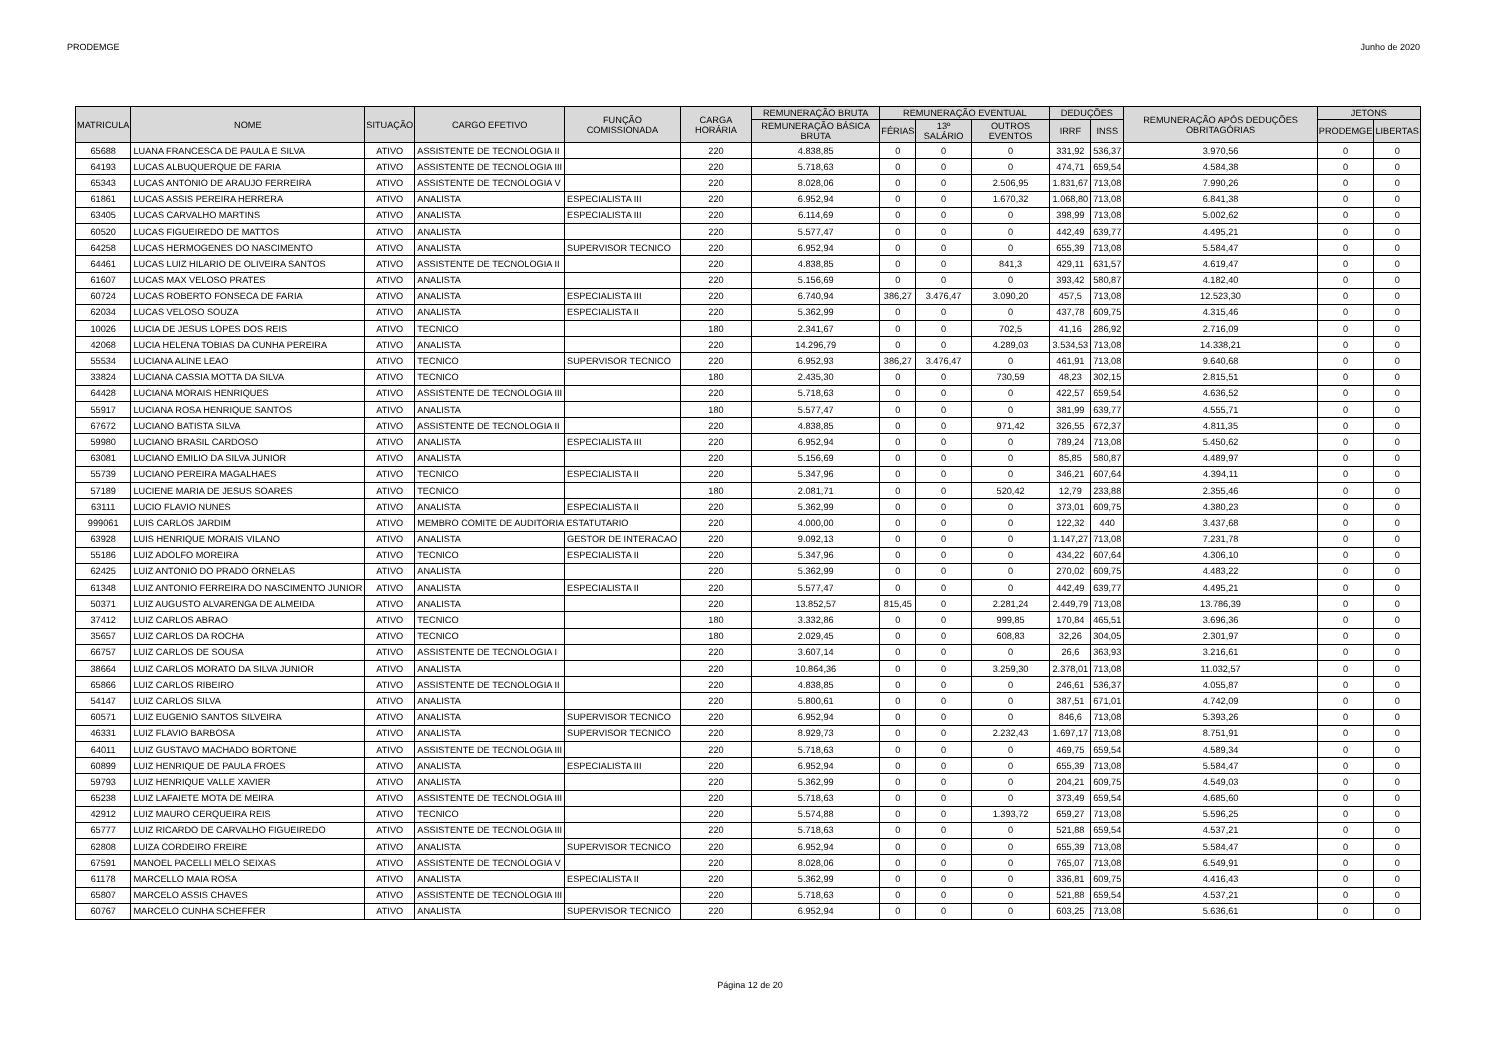PRODEMGE Junho de 2020
| MATRICULA | NOME | SITUAÇÃO | CARGO EFETIVO | FUNÇÃO COMISSIONADA | CARGA HORÁRIA | REMUNERAÇÃO BRUTA | REMUNERAÇÃO EVENTUAL | | | DEDUÇÕES | | REMUNERAÇÃO APÓS DEDUÇÕES OBRITAGÓRIAS | JETONS | |
| --- | --- | --- | --- | --- | --- | --- | --- | --- | --- | --- | --- | --- | --- | --- |
| | | | | | | REMUNERAÇÃO BÁSICA BRUTA | FÉRIAS | 13º SALÁRIO | OUTROS EVENTOS | IRRF | INSS | | PRODEMGE | LIBERTAS |
| 65688 | LUANA FRANCESCA DE PAULA E SILVA | ATIVO | ASSISTENTE DE TECNOLOGIA II | | 220 | 4.838,85 | 0 | 0 | 0 | 331,92 | 536,37 | 3.970,56 | 0 | 0 |
| 64193 | LUCAS ALBUQUERQUE DE FARIA | ATIVO | ASSISTENTE DE TECNOLOGIA III | | 220 | 5.718,63 | 0 | 0 | 0 | 474,71 | 659,54 | 4.584,38 | 0 | 0 |
| 65343 | LUCAS ANTONIO DE ARAUJO FERREIRA | ATIVO | ASSISTENTE DE TECNOLOGIA V | | 220 | 8.028,06 | 0 | 0 | 2.506,95 | 1.831,67 | 713,08 | 7.990,26 | 0 | 0 |
| 61861 | LUCAS ASSIS PEREIRA HERRERA | ATIVO | ANALISTA | ESPECIALISTA III | 220 | 6.952,94 | 0 | 0 | 1.670,32 | 1.068,80 | 713,08 | 6.841,38 | 0 | 0 |
| 63405 | LUCAS CARVALHO MARTINS | ATIVO | ANALISTA | ESPECIALISTA III | 220 | 6.114,69 | 0 | 0 | 0 | 398,99 | 713,08 | 5.002,62 | 0 | 0 |
| 60520 | LUCAS FIGUEIREDO DE MATTOS | ATIVO | ANALISTA | | 220 | 5.577,47 | 0 | 0 | 0 | 442,49 | 639,77 | 4.495,21 | 0 | 0 |
| 64258 | LUCAS HERMOGENES DO NASCIMENTO | ATIVO | ANALISTA | SUPERVISOR TECNICO | 220 | 6.952,94 | 0 | 0 | 0 | 655,39 | 713,08 | 5.584,47 | 0 | 0 |
| 64461 | LUCAS LUIZ HILARIO DE OLIVEIRA SANTOS | ATIVO | ASSISTENTE DE TECNOLOGIA II | | 220 | 4.838,85 | 0 | 0 | 841,3 | 429,11 | 631,57 | 4.619,47 | 0 | 0 |
| 61607 | LUCAS MAX VELOSO PRATES | ATIVO | ANALISTA | | 220 | 5.156,69 | 0 | 0 | 0 | 393,42 | 580,87 | 4.182,40 | 0 | 0 |
| 60724 | LUCAS ROBERTO FONSECA DE FARIA | ATIVO | ANALISTA | ESPECIALISTA III | 220 | 6.740,94 | 386,27 | 3.476,47 | 3.090,20 | 457,5 | 713,08 | 12.523,30 | 0 | 0 |
| 62034 | LUCAS VELOSO SOUZA | ATIVO | ANALISTA | ESPECIALISTA II | 220 | 5.362,99 | 0 | 0 | 0 | 437,78 | 609,75 | 4.315,46 | 0 | 0 |
| 10026 | LUCIA DE JESUS LOPES DOS REIS | ATIVO | TECNICO | | 180 | 2.341,67 | 0 | 0 | 702,5 | 41,16 | 286,92 | 2.716,09 | 0 | 0 |
| 42068 | LUCIA HELENA TOBIAS DA CUNHA PEREIRA | ATIVO | ANALISTA | | 220 | 14.296,79 | 0 | 0 | 4.289,03 | 3.534,53 | 713,08 | 14.338,21 | 0 | 0 |
| 55534 | LUCIANA ALINE LEAO | ATIVO | TECNICO | SUPERVISOR TECNICO | 220 | 6.952,93 | 386,27 | 3.476,47 | 0 | 461,91 | 713,08 | 9.640,68 | 0 | 0 |
| 33824 | LUCIANA CASSIA MOTTA DA SILVA | ATIVO | TECNICO | | 180 | 2.435,30 | 0 | 0 | 730,59 | 48,23 | 302,15 | 2.815,51 | 0 | 0 |
| 64428 | LUCIANA MORAIS HENRIQUES | ATIVO | ASSISTENTE DE TECNOLOGIA III | | 220 | 5.718,63 | 0 | 0 | 0 | 422,57 | 659,54 | 4.636,52 | 0 | 0 |
| 55917 | LUCIANA ROSA HENRIQUE SANTOS | ATIVO | ANALISTA | | 180 | 5.577,47 | 0 | 0 | 0 | 381,99 | 639,77 | 4.555,71 | 0 | 0 |
| 67672 | LUCIANO BATISTA SILVA | ATIVO | ASSISTENTE DE TECNOLOGIA II | | 220 | 4.838,85 | 0 | 0 | 971,42 | 326,55 | 672,37 | 4.811,35 | 0 | 0 |
| 59980 | LUCIANO BRASIL CARDOSO | ATIVO | ANALISTA | ESPECIALISTA III | 220 | 6.952,94 | 0 | 0 | 0 | 789,24 | 713,08 | 5.450,62 | 0 | 0 |
| 63081 | LUCIANO EMILIO DA SILVA JUNIOR | ATIVO | ANALISTA | | 220 | 5.156,69 | 0 | 0 | 0 | 85,85 | 580,87 | 4.489,97 | 0 | 0 |
| 55739 | LUCIANO PEREIRA MAGALHAES | ATIVO | TECNICO | ESPECIALISTA II | 220 | 5.347,96 | 0 | 0 | 0 | 346,21 | 607,64 | 4.394,11 | 0 | 0 |
| 57189 | LUCIENE MARIA DE JESUS SOARES | ATIVO | TECNICO | | 180 | 2.081,71 | 0 | 0 | 520,42 | 12,79 | 233,88 | 2.355,46 | 0 | 0 |
| 63111 | LUCIO FLAVIO NUNES | ATIVO | ANALISTA | ESPECIALISTA II | 220 | 5.362,99 | 0 | 0 | 0 | 373,01 | 609,75 | 4.380,23 | 0 | 0 |
| 999061 | LUIS CARLOS JARDIM | ATIVO | MEMBRO COMITE DE AUDITORIA ESTATUTARIO | | 220 | 4.000,00 | 0 | 0 | 0 | 122,32 | 440 | 3.437,68 | 0 | 0 |
| 63928 | LUIS HENRIQUE MORAIS VILANO | ATIVO | ANALISTA | GESTOR DE INTERACAO | 220 | 9.092,13 | 0 | 0 | 0 | 1.147,27 | 713,08 | 7.231,78 | 0 | 0 |
| 55186 | LUIZ ADOLFO MOREIRA | ATIVO | TECNICO | ESPECIALISTA II | 220 | 5.347,96 | 0 | 0 | 0 | 434,22 | 607,64 | 4.306,10 | 0 | 0 |
| 62425 | LUIZ ANTONIO DO PRADO ORNELAS | ATIVO | ANALISTA | | 220 | 5.362,99 | 0 | 0 | 0 | 270,02 | 609,75 | 4.483,22 | 0 | 0 |
| 61348 | LUIZ ANTONIO FERREIRA DO NASCIMENTO JUNIOR | ATIVO | ANALISTA | ESPECIALISTA II | 220 | 5.577,47 | 0 | 0 | 0 | 442,49 | 639,77 | 4.495,21 | 0 | 0 |
| 50371 | LUIZ AUGUSTO ALVARENGA DE ALMEIDA | ATIVO | ANALISTA | | 220 | 13.852,57 | 815,45 | 0 | 2.281,24 | 2.449,79 | 713,08 | 13.786,39 | 0 | 0 |
| 37412 | LUIZ CARLOS ABRAO | ATIVO | TECNICO | | 180 | 3.332,86 | 0 | 0 | 999,85 | 170,84 | 465,51 | 3.696,36 | 0 | 0 |
| 35657 | LUIZ CARLOS DA ROCHA | ATIVO | TECNICO | | 180 | 2.029,45 | 0 | 0 | 608,83 | 32,26 | 304,05 | 2.301,97 | 0 | 0 |
| 66757 | LUIZ CARLOS DE SOUSA | ATIVO | ASSISTENTE DE TECNOLOGIA I | | 220 | 3.607,14 | 0 | 0 | 0 | 26,6 | 363,93 | 3.216,61 | 0 | 0 |
| 38664 | LUIZ CARLOS MORATO DA SILVA JUNIOR | ATIVO | ANALISTA | | 220 | 10.864,36 | 0 | 0 | 3.259,30 | 2.378,01 | 713,08 | 11.032,57 | 0 | 0 |
| 65866 | LUIZ CARLOS RIBEIRO | ATIVO | ASSISTENTE DE TECNOLOGIA II | | 220 | 4.838,85 | 0 | 0 | 0 | 246,61 | 536,37 | 4.055,87 | 0 | 0 |
| 54147 | LUIZ CARLOS SILVA | ATIVO | ANALISTA | | 220 | 5.800,61 | 0 | 0 | 0 | 387,51 | 671,01 | 4.742,09 | 0 | 0 |
| 60571 | LUIZ EUGENIO SANTOS SILVEIRA | ATIVO | ANALISTA | SUPERVISOR TECNICO | 220 | 6.952,94 | 0 | 0 | 0 | 846,6 | 713,08 | 5.393,26 | 0 | 0 |
| 46331 | LUIZ FLAVIO BARBOSA | ATIVO | ANALISTA | SUPERVISOR TECNICO | 220 | 8.929,73 | 0 | 0 | 2.232,43 | 1.697,17 | 713,08 | 8.751,91 | 0 | 0 |
| 64011 | LUIZ GUSTAVO MACHADO BORTONE | ATIVO | ASSISTENTE DE TECNOLOGIA III | | 220 | 5.718,63 | 0 | 0 | 0 | 469,75 | 659,54 | 4.589,34 | 0 | 0 |
| 60899 | LUIZ HENRIQUE DE PAULA FROES | ATIVO | ANALISTA | ESPECIALISTA III | 220 | 6.952,94 | 0 | 0 | 0 | 655,39 | 713,08 | 5.584,47 | 0 | 0 |
| 59793 | LUIZ HENRIQUE VALLE XAVIER | ATIVO | ANALISTA | | 220 | 5.362,99 | 0 | 0 | 0 | 204,21 | 609,75 | 4.549,03 | 0 | 0 |
| 65238 | LUIZ LAFAIETE MOTA DE MEIRA | ATIVO | ASSISTENTE DE TECNOLOGIA III | | 220 | 5.718,63 | 0 | 0 | 0 | 373,49 | 659,54 | 4.685,60 | 0 | 0 |
| 42912 | LUIZ MAURO CERQUEIRA REIS | ATIVO | TECNICO | | 220 | 5.574,88 | 0 | 0 | 1.393,72 | 659,27 | 713,08 | 5.596,25 | 0 | 0 |
| 65777 | LUIZ RICARDO DE CARVALHO FIGUEIREDO | ATIVO | ASSISTENTE DE TECNOLOGIA III | | 220 | 5.718,63 | 0 | 0 | 0 | 521,88 | 659,54 | 4.537,21 | 0 | 0 |
| 62808 | LUIZA CORDEIRO FREIRE | ATIVO | ANALISTA | SUPERVISOR TECNICO | 220 | 6.952,94 | 0 | 0 | 0 | 655,39 | 713,08 | 5.584,47 | 0 | 0 |
| 67591 | MANOEL PACELLI MELO SEIXAS | ATIVO | ASSISTENTE DE TECNOLOGIA V | | 220 | 8.028,06 | 0 | 0 | 0 | 765,07 | 713,08 | 6.549,91 | 0 | 0 |
| 61178 | MARCELLO MAIA ROSA | ATIVO | ANALISTA | ESPECIALISTA II | 220 | 5.362,99 | 0 | 0 | 0 | 336,81 | 609,75 | 4.416,43 | 0 | 0 |
| 65807 | MARCELO ASSIS CHAVES | ATIVO | ASSISTENTE DE TECNOLOGIA III | | 220 | 5.718,63 | 0 | 0 | 0 | 521,88 | 659,54 | 4.537,21 | 0 | 0 |
| 60767 | MARCELO CUNHA SCHEFFER | ATIVO | ANALISTA | SUPERVISOR TECNICO | 220 | 6.952,94 | 0 | 0 | 0 | 603,25 | 713,08 | 5.636,61 | 0 | 0 |
Página 12 de 20